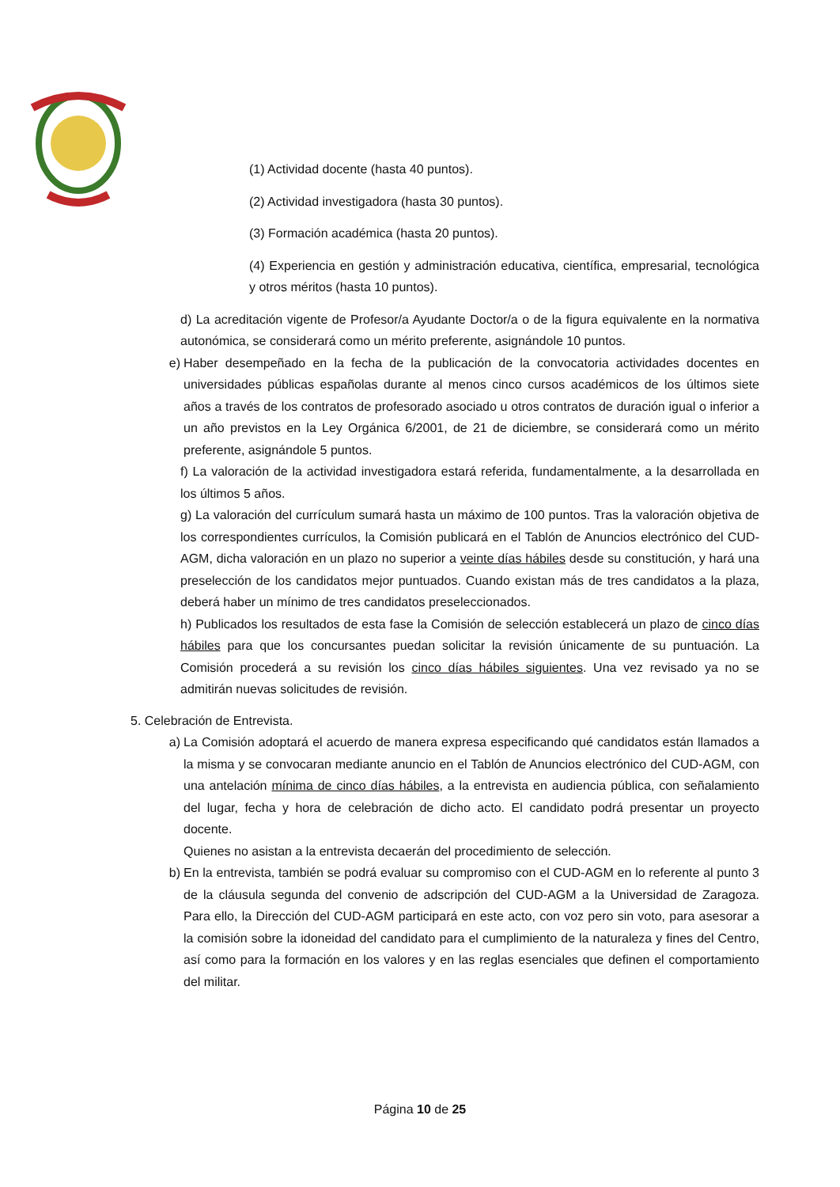(1) Actividad docente (hasta 40 puntos).
(2) Actividad investigadora (hasta 30 puntos).
(3) Formación académica (hasta 20 puntos).
(4) Experiencia en gestión y administración educativa, científica, empresarial, tecnológica y otros méritos (hasta 10 puntos).
d) La acreditación vigente de Profesor/a Ayudante Doctor/a o de la figura equivalente en la normativa autonómica, se considerará como un mérito preferente, asignándole 10 puntos.
e) Haber desempeñado en la fecha de la publicación de la convocatoria actividades docentes en universidades públicas españolas durante al menos cinco cursos académicos de los últimos siete años a través de los contratos de profesorado asociado u otros contratos de duración igual o inferior a un año previstos en la Ley Orgánica 6/2001, de 21 de diciembre, se considerará como un mérito preferente, asignándole 5 puntos.
f) La valoración de la actividad investigadora estará referida, fundamentalmente, a la desarrollada en los últimos 5 años.
g) La valoración del currículum sumará hasta un máximo de 100 puntos. Tras la valoración objetiva de los correspondientes currículos, la Comisión publicará en el Tablón de Anuncios electrónico del CUD-AGM, dicha valoración en un plazo no superior a veinte días hábiles desde su constitución, y hará una preselección de los candidatos mejor puntuados. Cuando existan más de tres candidatos a la plaza, deberá haber un mínimo de tres candidatos preseleccionados.
h) Publicados los resultados de esta fase la Comisión de selección establecerá un plazo de cinco días hábiles para que los concursantes puedan solicitar la revisión únicamente de su puntuación. La Comisión procederá a su revisión los cinco días hábiles siguientes. Una vez revisado ya no se admitirán nuevas solicitudes de revisión.
5. Celebración de Entrevista.
a) La Comisión adoptará el acuerdo de manera expresa especificando qué candidatos están llamados a la misma y se convocaran mediante anuncio en el Tablón de Anuncios electrónico del CUD-AGM, con una antelación mínima de cinco días hábiles, a la entrevista en audiencia pública, con señalamiento del lugar, fecha y hora de celebración de dicho acto. El candidato podrá presentar un proyecto docente.
Quienes no asistan a la entrevista decaerán del procedimiento de selección.
b) En la entrevista, también se podrá evaluar su compromiso con el CUD-AGM en lo referente al punto 3 de la cláusula segunda del convenio de adscripción del CUD-AGM a la Universidad de Zaragoza. Para ello, la Dirección del CUD-AGM participará en este acto, con voz pero sin voto, para asesorar a la comisión sobre la idoneidad del candidato para el cumplimiento de la naturaleza y fines del Centro, así como para la formación en los valores y en las reglas esenciales que definen el comportamiento del militar.
Página 10 de 25